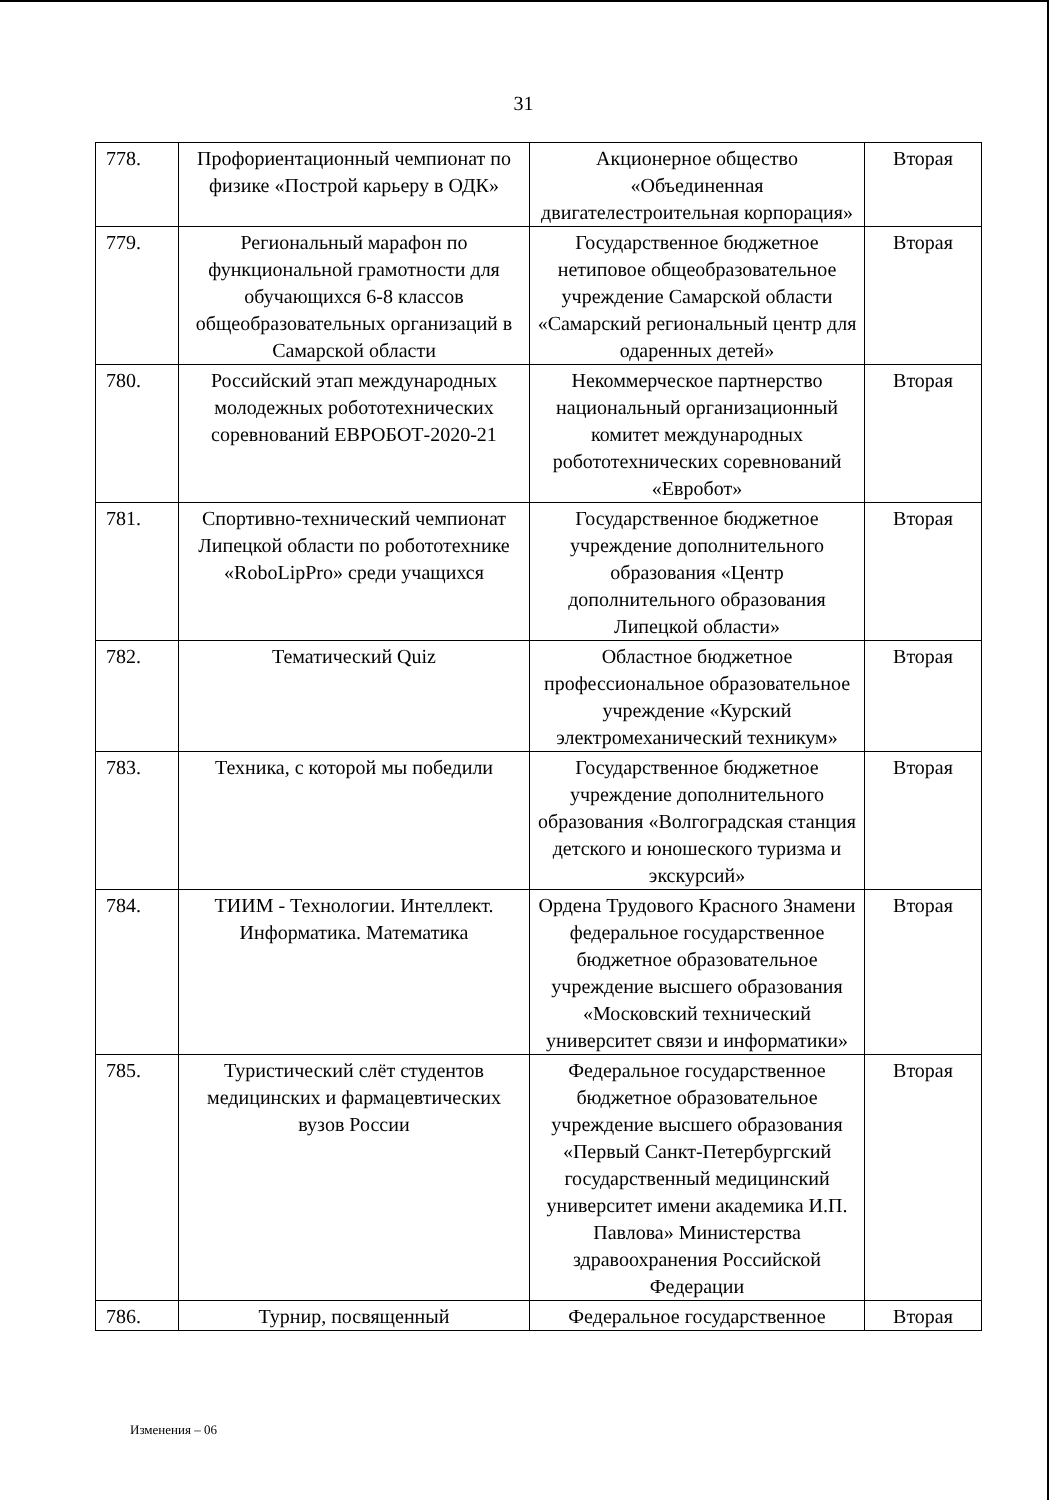31
| 778. | Профориентационный чемпионат по физике «Построй карьеру в ОДК» | Акционерное общество «Объединенная двигателестроительная корпорация» | Вторая |
| 779. | Региональный марафон по функциональной грамотности для обучающихся 6-8 классов общеобразовательных организаций в Самарской области | Государственное бюджетное нетиповое общеобразовательное учреждение Самарской области «Самарский региональный центр для одаренных детей» | Вторая |
| 780. | Российский этап международных молодежных робототехнических соревнований ЕВРОБОТ-2020-21 | Некоммерческое партнерство национальный организационный комитет международных робототехнических соревнований «Евробот» | Вторая |
| 781. | Спортивно-технический чемпионат Липецкой области по робототехнике «RoboLipPro» среди учащихся | Государственное бюджетное учреждение дополнительного образования «Центр дополнительного образования Липецкой области» | Вторая |
| 782. | Тематический Quiz | Областное бюджетное профессиональное образовательное учреждение «Курский электромеханический техникум» | Вторая |
| 783. | Техника, с которой мы победили | Государственное бюджетное учреждение дополнительного образования «Волгоградская станция детского и юношеского туризма и экскурсий» | Вторая |
| 784. | ТИИМ - Технологии. Интеллект. Информатика. Математика | Ордена Трудового Красного Знамени федеральное государственное бюджетное образовательное учреждение высшего образования «Московский технический университет связи и информатики» | Вторая |
| 785. | Туристический слёт студентов медицинских и фармацевтических вузов России | Федеральное государственное бюджетное образовательное учреждение высшего образования «Первый Санкт-Петербургский государственный медицинский университет имени академика И.П. Павлова» Министерства здравоохранения Российской Федерации | Вторая |
| 786. | Турнир, посвященный | Федеральное государственное | Вторая |
Изменения – 06